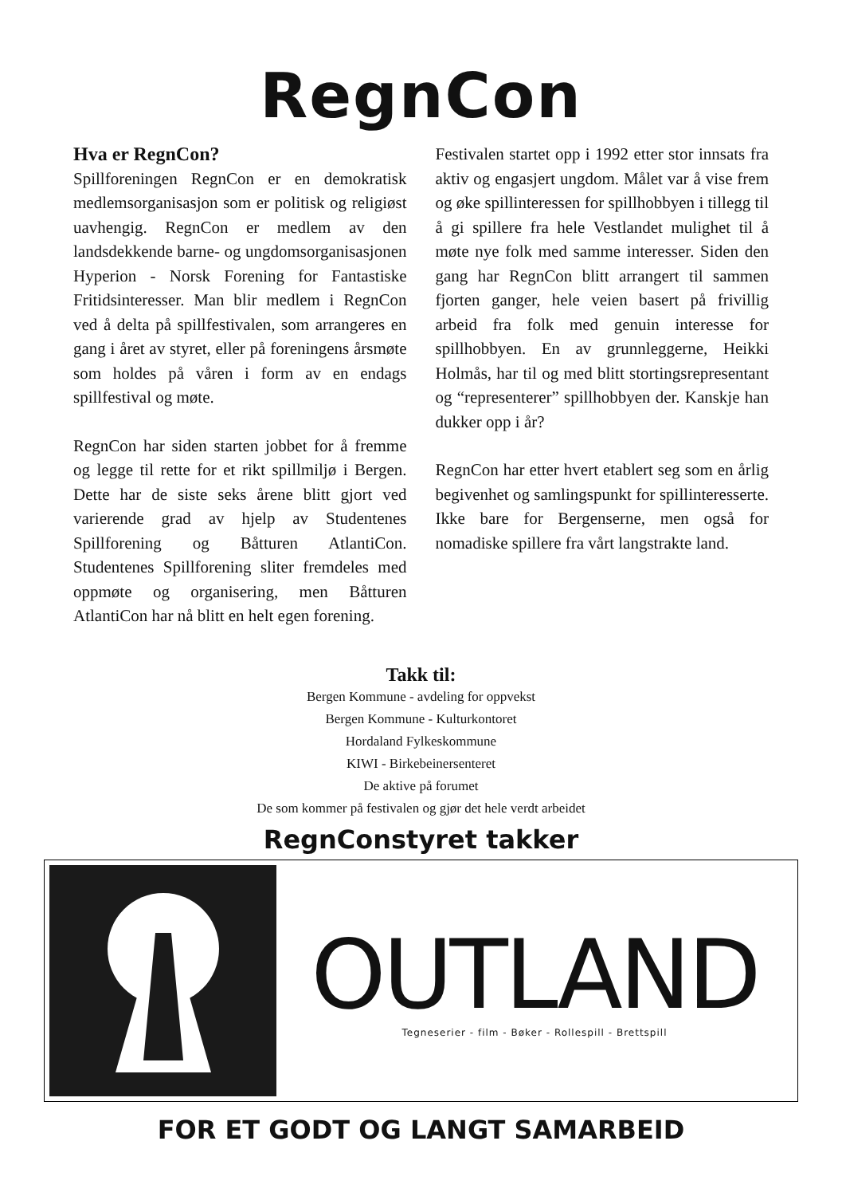RegnCon
Hva er RegnCon?
Spillforeningen RegnCon er en demokratisk medlemsorganisasjon som er politisk og religiøst uavhengig. RegnCon er medlem av den landsdekkende barne- og ungdomsorganisasjonen Hyperion - Norsk Forening for Fantastiske Fritidsinteresser. Man blir medlem i RegnCon ved å delta på spillfestivalen, som arrangeres en gang i året av styret, eller på foreningens årsmøte som holdes på våren i form av en endags spillfestival og møte.
RegnCon har siden starten jobbet for å fremme og legge til rette for et rikt spillmiljø i Bergen. Dette har de siste seks årene blitt gjort ved varierende grad av hjelp av Studentenes Spillforening og Båtturen AtlantiCon. Studentenes Spillforening sliter fremdeles med oppmøte og organisering, men Båtturen AtlantiCon har nå blitt en helt egen forening.
Festivalen startet opp i 1992 etter stor innsats fra aktiv og engasjert ungdom. Målet var å vise frem og øke spillinteressen for spillhobbyen i tillegg til å gi spillere fra hele Vestlandet mulighet til å møte nye folk med samme interesser. Siden den gang har RegnCon blitt arrangert til sammen fjorten ganger, hele veien basert på frivillig arbeid fra folk med genuin interesse for spillhobbyen. En av grunnleggerne, Heikki Holmås, har til og med blitt stortingsrepresentant og “representerer” spillhobbyen der. Kanskje han dukker opp i år?
RegnCon har etter hvert etablert seg som en årlig begivenhet og samlingspunkt for spillinteresserte. Ikke bare for Bergenserne, men også for nomadiske spillere fra vårt langstrakte land.
Takk til:
Bergen Kommune - avdeling for oppvekst
Bergen Kommune - Kulturkontoret
Hordaland Fylkeskommune
KIWI - Birkebeinersenteret
De aktive på forumet
De som kommer på festivalen og gjør det hele verdt arbeidet
RegnConstyret takker
OUTLAND
Tegneserier - film - Bøker - Rollespill - Brettspill
FOR ET GODT OG LANGT SAMARBEID